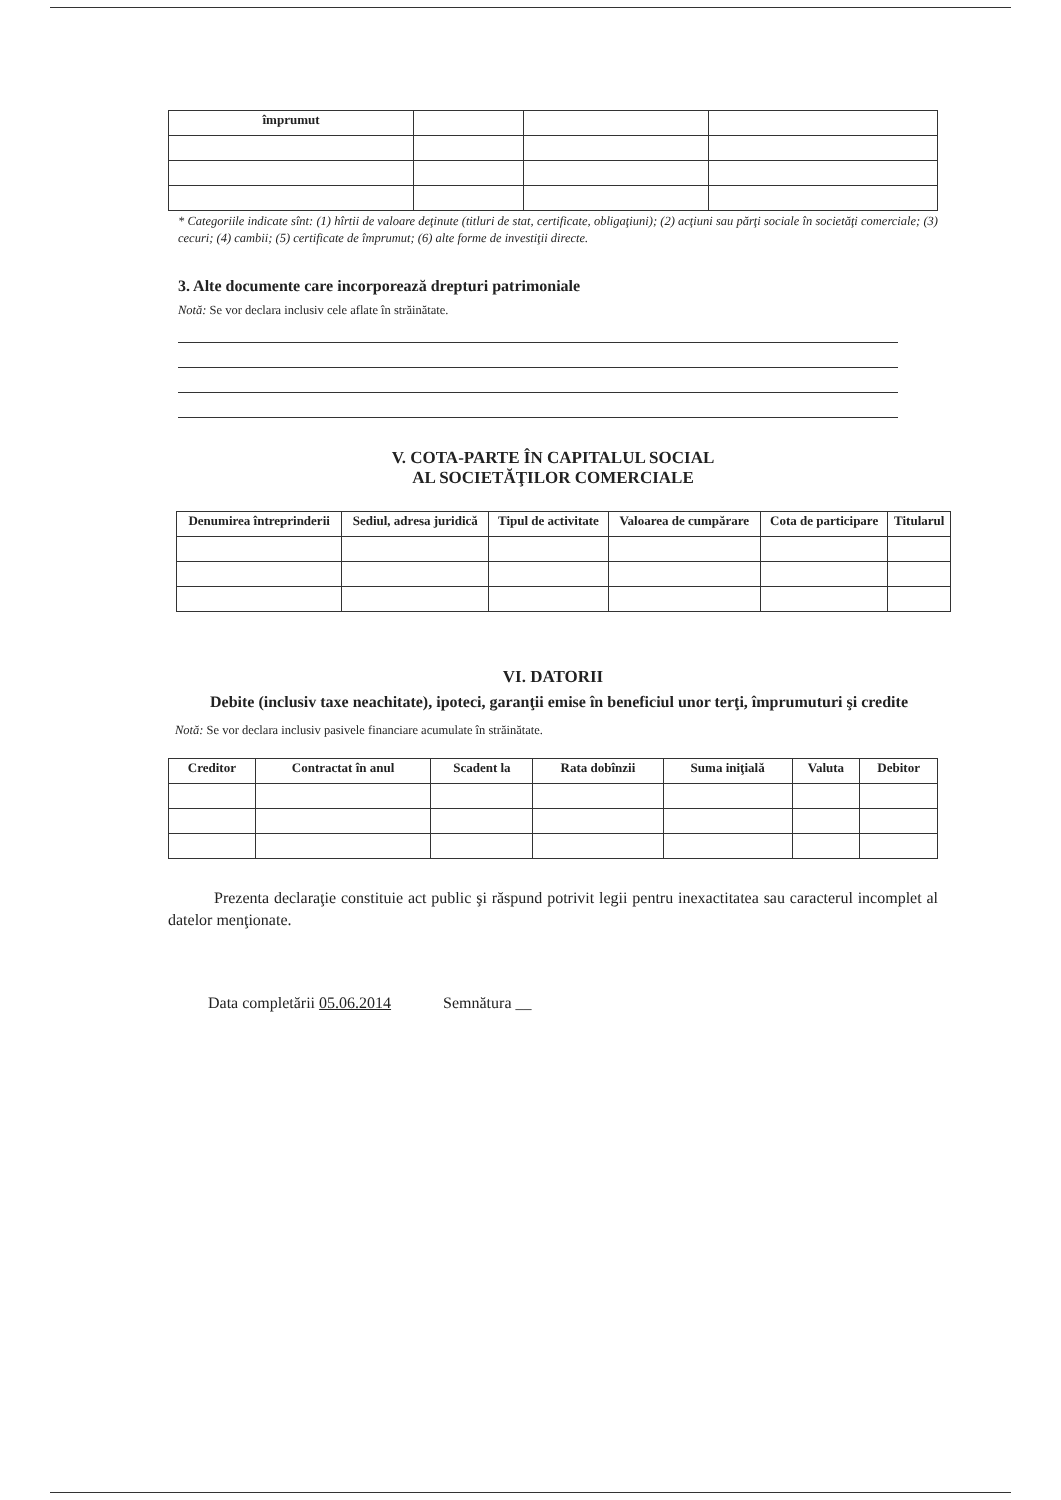| împrumut | | | |
* Categoriile indicate sînt: (1) hîrtii de valoare deţinute (titluri de stat, certificate, obligaţiuni); (2) acţiuni sau părţi sociale în societăţi comerciale; (3) cecuri; (4) cambii; (5) certificate de împrumut; (6) alte forme de investiţii directe.
3. Alte documente care incorporează drepturi patrimoniale
Notă: Se vor declara inclusiv cele aflate în străinătate.
V. COTA-PARTE ÎN CAPITALUL SOCIAL
AL SOCIETĂŢILOR COMERCIALE
| Denumirea întreprinderii | Sediul, adresa juridică | Tipul de activitate | Valoarea de cumpărare | Cota de participare | Titularul |
| --- | --- | --- | --- | --- | --- |
VI. DATORII
Debite (inclusiv taxe neachitate), ipoteci, garanţii emise în beneficiul unor terţi, împrumuturi şi credite
Notă: Se vor declara inclusiv pasivele financiare acumulate în străinătate.
| Creditor | Contractat în anul | Scadent la | Rata dobînzii | Suma iniţială | Valuta | Debitor |
| --- | --- | --- | --- | --- | --- | --- |
Prezenta declaraţie constituie act public şi răspund potrivit legii pentru inexactitatea sau caracterul incomplet al datelor menţionate.
Data completării 05.06.2014 Semnătura __